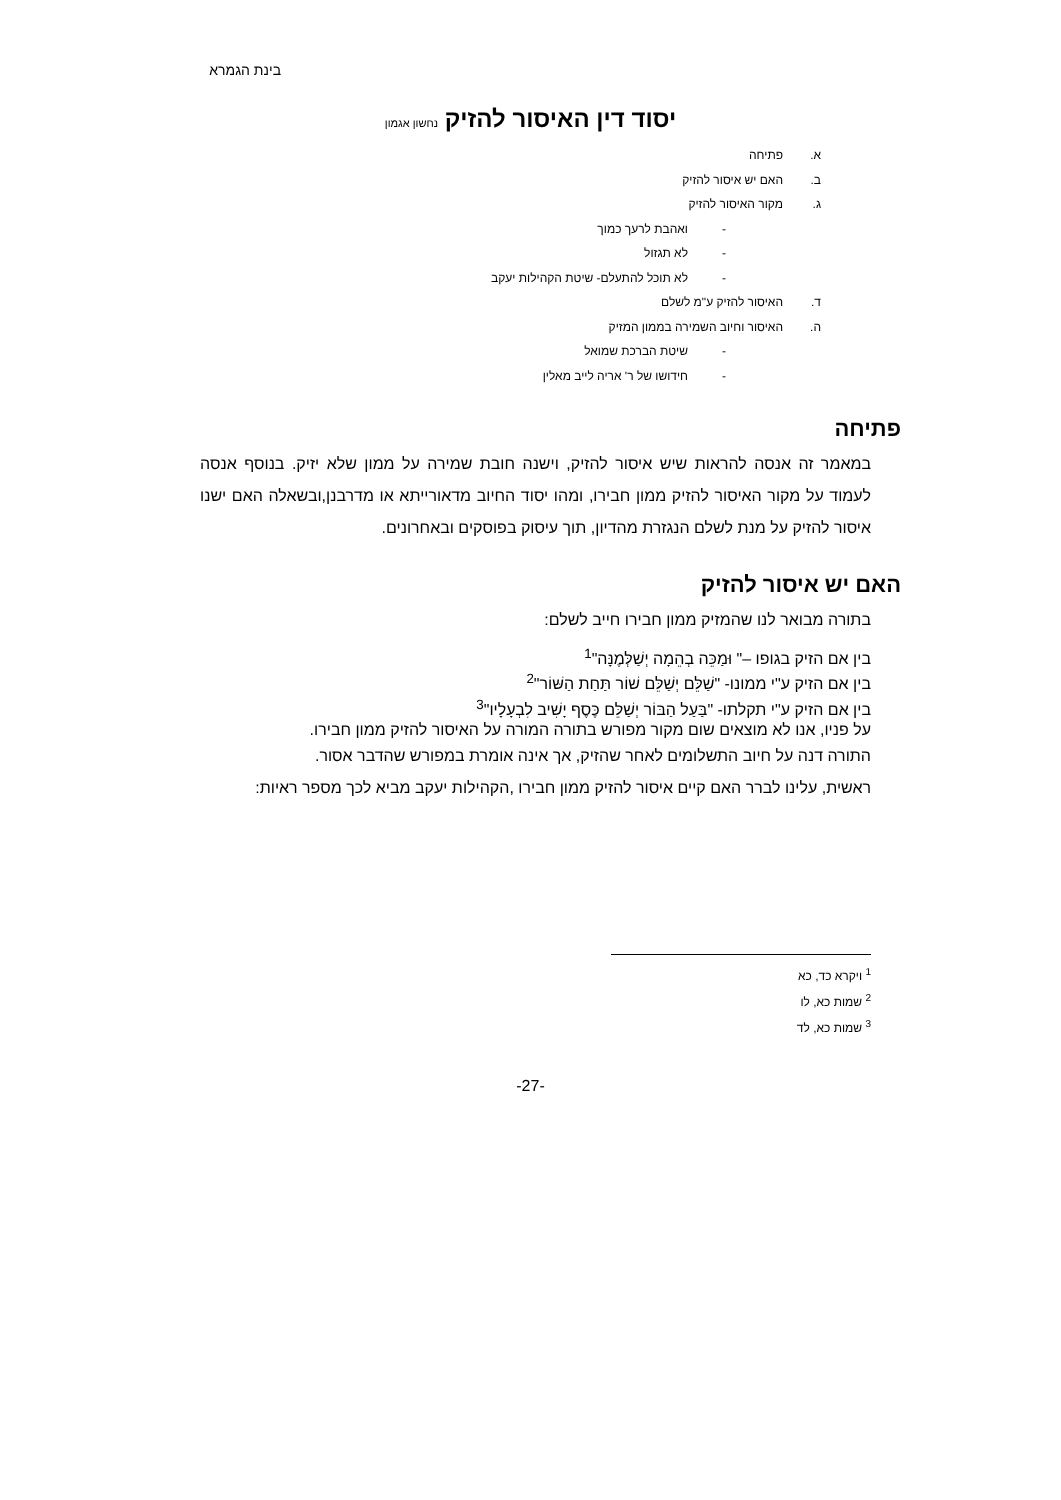בינת הגמרא
יסוד דין האיסור להזיק נחשון אגמון
א. פתיחה
ב. האם יש איסור להזיק
ג. מקור האיסור להזיק
- ואהבת לרעך כמוך
- לא תגזול
- לא תוכל להתעלם- שיטת הקהילות יעקב
ד. האיסור להזיק ע"מ לשלם
ה. האיסור וחיוב השמירה בממון המזיק
- שיטת הברכת שמואל
- חידושו של ר' אריה לייב מאלין
פתיחה
במאמר זה אנסה להראות שיש איסור להזיק, וישנה חובת שמירה על ממון שלא יזיק. בנוסף אנסה לעמוד על מקור האיסור להזיק ממון חבירו, ומהו יסוד החיוב מדאורייתא או מדרבנן,ובשאלה האם ישנו איסור להזיק על מנת לשלם הנגזרת מהדיון, תוך עיסוק בפוסקים ובאחרונים.
האם יש איסור להזיק
בתורה מבואר לנו שהמזיק ממון חבירו חייב לשלם:
בין אם הזיק בגופו –" וּמַכֵּה בְהֵמָה יְשַׁלְּמֶנָּה"<sup>1</sup>
בין אם הזיק ע"י ממונו- "שַׁלֵּם יְשַׁלֵּם שׁוֹר תַּחַת הַשּׁוֹר"<sup>2</sup>
בין אם הזיק ע"י תקלתו- "בַּעַל הַבּוֹר יְשַׁלֵּם כֶּסֶף יָשִׁיב לִבְעָלָיו"<sup>3</sup>
על פניו, אנו לא מוצאים שום מקור מפורש בתורה המורה על האיסור להזיק ממון חבירו.
התורה דנה על חיוב התשלומים לאחר שהזיק, אך אינה אומרת במפורש שהדבר אסור.
ראשית, עלינו לברר האם קיים איסור להזיק ממון חבירו ,הקהילות יעקב מביא לכך מספר ראיות:
<sup>1</sup> ויקרא כד, כא
<sup>2</sup> שמות כא, לו
<sup>3</sup> שמות כא, לד
-27-